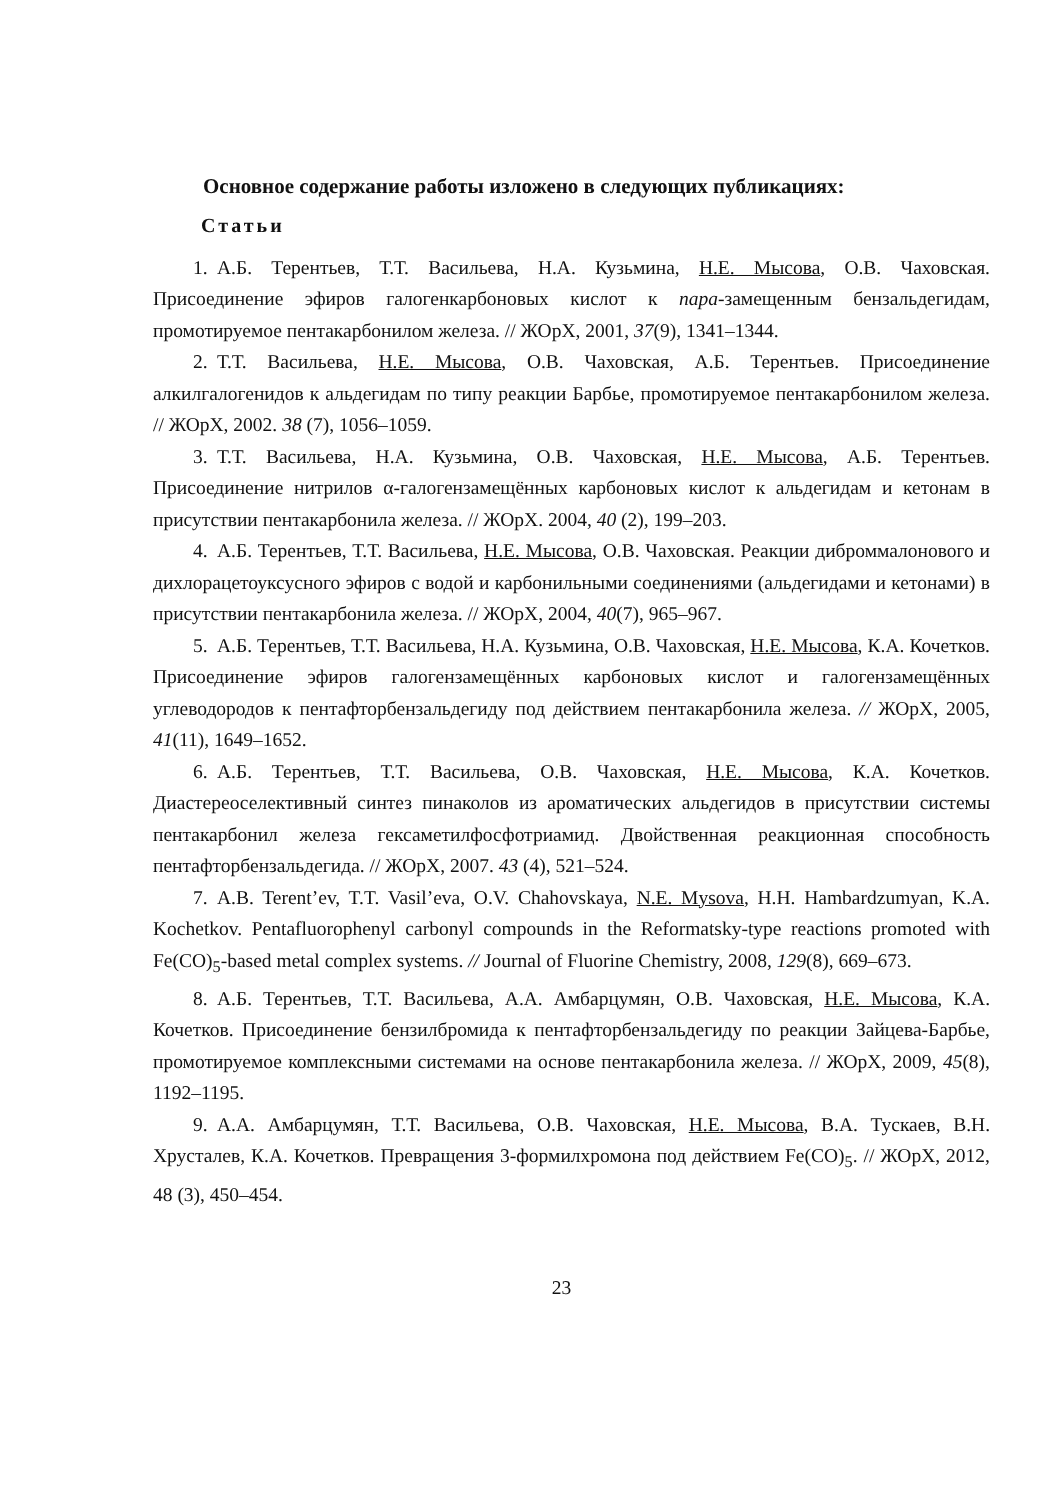Основное содержание работы изложено в следующих публикациях:
Статьи
1. А.Б. Терентьев, Т.Т. Васильева, Н.А. Кузьмина, Н.Е. Мысова, О.В. Чаховская. Присоединение эфиров галогенкарбоновых кислот к пара-замещенным бензальдегидам, промотируемое пентакарбонилом железа. // ЖОрХ, 2001, 37(9), 1341–1344.
2. Т.Т. Васильева, Н.Е. Мысова, О.В. Чаховская, А.Б. Терентьев. Присоединение алкилгалогенидов к альдегидам по типу реакции Барбье, промотируемое пентакарбонилом железа. // ЖОрХ, 2002. 38 (7), 1056–1059.
3. Т.Т. Васильева, Н.А. Кузьмина, О.В. Чаховская, Н.Е. Мысова, А.Б. Терентьев. Присоединение нитрилов α-галогензамещённых карбоновых кислот к альдегидам и кетонам в присутствии пентакарбонила железа. // ЖОрХ. 2004, 40 (2), 199–203.
4. А.Б. Терентьев, Т.Т. Васильева, Н.Е. Мысова, О.В. Чаховская. Реакции диброммалонового и дихлорацетоуксусного эфиров с водой и карбонильными соединениями (альдегидами и кетонами) в присутствии пентакарбонила железа. // ЖОрХ, 2004, 40(7), 965–967.
5. А.Б. Терентьев, Т.Т. Васильева, Н.А. Кузьмина, О.В. Чаховская, Н.Е. Мысова, К.А. Кочетков. Присоединение эфиров галогензамещённых карбоновых кислот и галогензамещённых углеводородов к пентафторбензальдегиду под действием пентакарбонила железа. // ЖОрХ, 2005, 41(11), 1649–1652.
6. А.Б. Терентьев, Т.Т. Васильева, О.В. Чаховская, Н.Е. Мысова, К.А. Кочетков. Диастереоселективный синтез пинаколов из ароматических альдегидов в присутствии системы пентакарбонил железа гексаметилфосфотриамид. Двойственная реакционная способность пентафторбензальдегида. // ЖОрХ, 2007. 43 (4), 521–524.
7. A.B. Terent’ev, T.T. Vasil’eva, O.V. Chahovskaya, N.E. Mysova, H.H. Hambardzumyan, K.A. Kochetkov. Pentafluorophenyl carbonyl compounds in the Reformatsky-type reactions promoted with Fe(CO)<sub>5</sub>-based metal complex systems. // Journal of Fluorine Chemistry, 2008, 129(8), 669–673.
8. А.Б. Терентьев, Т.Т. Васильева, А.А. Амбарцумян, О.В. Чаховская, Н.Е. Мысова, К.А. Кочетков. Присоединение бензилбромида к пентафторбензальдегиду по реакции Зайцева-Барбье, промотируемое комплексными системами на основе пентакарбонила железа. // ЖОрХ, 2009, 45(8), 1192–1195.
9. А.А. Амбарцумян, Т.Т. Васильева, О.В. Чаховская, Н.Е. Мысова, В.А. Тускаев, В.Н. Хрусталев, К.А. Кочетков. Превращения 3-формилхромона под действием Fe(CO)<sub>5</sub>. // ЖОрХ, 2012, 48 (3), 450–454.
23